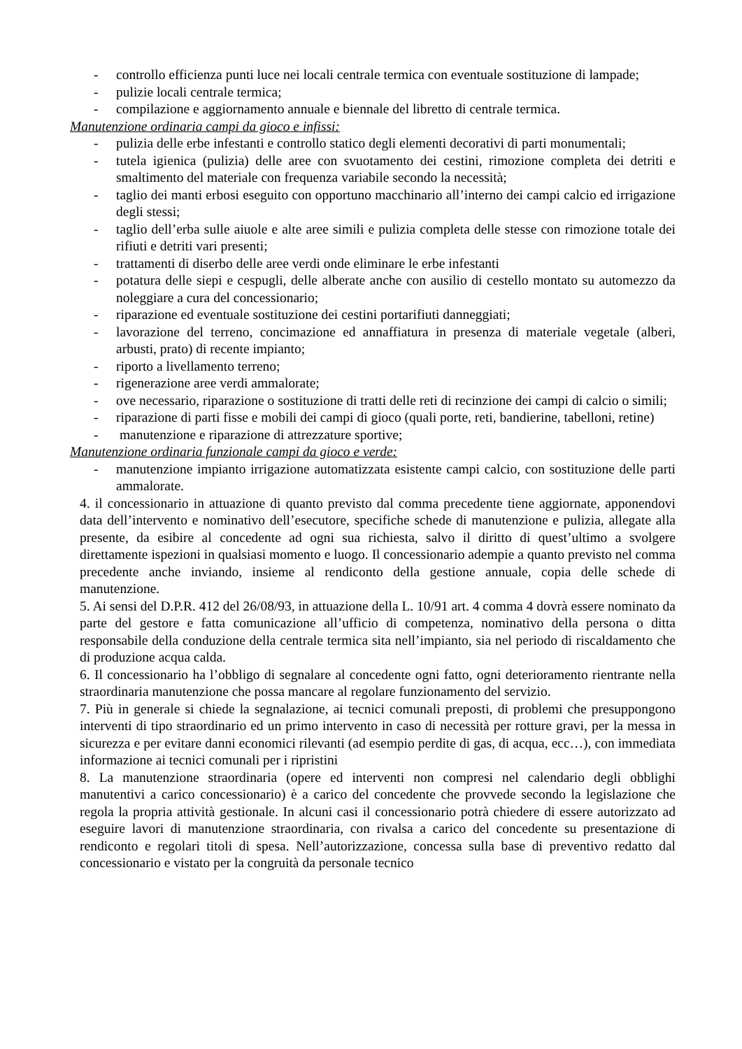- controllo efficienza punti luce nei locali centrale termica con eventuale sostituzione di lampade;
- pulizie locali centrale termica;
- compilazione e aggiornamento annuale e biennale del libretto di centrale termica.
Manutenzione ordinaria campi da gioco e infissi:
- pulizia delle erbe infestanti e controllo statico degli elementi decorativi di parti monumentali;
- tutela igienica (pulizia) delle aree con svuotamento dei cestini, rimozione completa dei detriti e smaltimento del materiale con frequenza variabile secondo la necessità;
- taglio dei manti erbosi eseguito con opportuno macchinario all’interno dei campi calcio ed irrigazione degli stessi;
- taglio dell’erba sulle aiuole e alte aree simili e pulizia completa delle stesse con rimozione totale dei rifiuti e detriti vari presenti;
- trattamenti di diserbo delle aree verdi onde eliminare le erbe infestanti
- potatura delle siepi e cespugli, delle alberate anche con ausilio di cestello montato su automezzo da noleggiare a cura del concessionario;
- riparazione ed eventuale sostituzione dei cestini portarifiuti danneggiati;
- lavorazione del terreno, concimazione ed annaffiatura in presenza di materiale vegetale (alberi, arbusti, prato) di recente impianto;
- riporto a livellamento terreno;
- rigenerazione aree verdi ammalorate;
- ove necessario, riparazione o sostituzione di tratti delle reti di recinzione dei campi di calcio o simili;
- riparazione di parti fisse e mobili dei campi di gioco (quali porte, reti, bandierine, tabelloni, retine)
- manutenzione e riparazione di attrezzature sportive;
Manutenzione ordinaria funzionale campi da gioco e verde:
- manutenzione impianto irrigazione automatizzata esistente campi calcio, con sostituzione delle parti ammalorate.
4. il concessionario in attuazione di quanto previsto dal comma precedente tiene aggiornate, apponendovi data dell’intervento e nominativo dell’esecutore, specifiche schede di manutenzione e pulizia, allegate alla presente, da esibire al concedente ad ogni sua richiesta, salvo il diritto di quest’ultimo a svolgere direttamente ispezioni in qualsiasi momento e luogo. Il concessionario adempie a quanto previsto nel comma precedente anche inviando, insieme al rendiconto della gestione annuale, copia delle schede di manutenzione.
5. Ai sensi del D.P.R. 412 del 26/08/93, in attuazione della L. 10/91 art. 4 comma 4 dovrà essere nominato da parte del gestore e fatta comunicazione all’ufficio di competenza, nominativo della persona o ditta responsabile della conduzione della centrale termica sita nell’impianto, sia nel periodo di riscaldamento che di produzione acqua calda.
6. Il concessionario ha l’obbligo di segnalare al concedente ogni fatto, ogni deterioramento rientrante nella straordinaria manutenzione che possa mancare al regolare funzionamento del servizio.
7. Più in generale si chiede la segnalazione, ai tecnici comunali preposti, di problemi che presuppongono interventi di tipo straordinario ed un primo intervento in caso di necessità per rotture gravi, per la messa in sicurezza e per evitare danni economici rilevanti (ad esempio perdite di gas, di acqua, ecc…), con immediata informazione ai tecnici comunali per i ripristini
8. La manutenzione straordinaria (opere ed interventi non compresi nel calendario degli obblighi manutentivi a carico concessionario) è a carico del concedente che provvede secondo la legislazione che regola la propria attività gestionale. In alcuni casi il concessionario potrà chiedere di essere autorizzato ad eseguire lavori di manutenzione straordinaria, con rivalsa a carico del concedente su presentazione di rendiconto e regolari titoli di spesa. Nell’autorizzazione, concessa sulla base di preventivo redatto dal concessionario e vistato per la congruità da personale tecnico